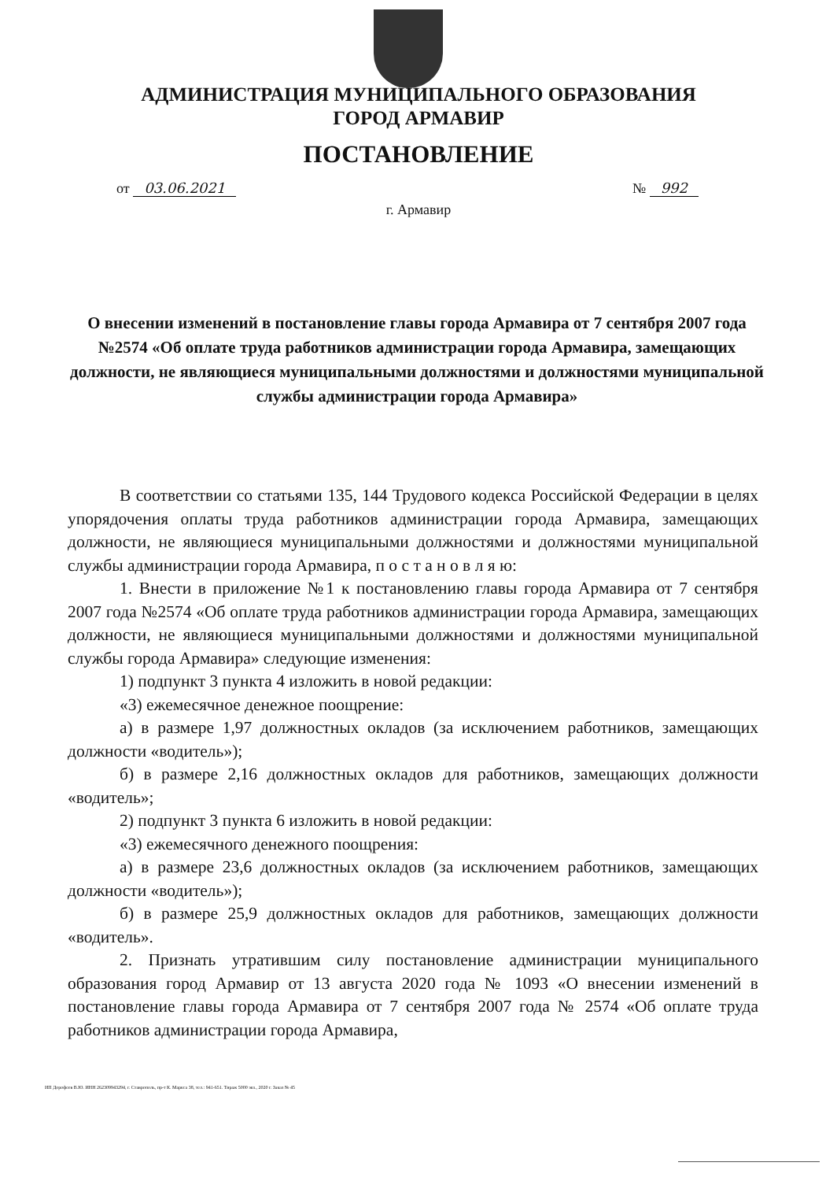АДМИНИСТРАЦИЯ МУНИЦИПАЛЬНОГО ОБРАЗОВАНИЯ
ГОРОД АРМАВИР
ПОСТАНОВЛЕНИЕ
от 03.06.2021 № 992
г. Армавир
О внесении изменений в постановление главы города Армавира от 7 сентября 2007 года №2574 «Об оплате труда работников администрации города Армавира, замещающих должности, не являющиеся муниципальными должностями и должностями муниципальной службы администрации города Армавира»
В соответствии со статьями 135, 144 Трудового кодекса Российской Федерации в целях упорядочения оплаты труда работников администрации города Армавира, замещающих должности, не являющиеся муниципальными должностями и должностями муниципальной службы администрации города Армавира, п о с т а н о в л я ю:
1. Внести в приложение №1 к постановлению главы города Армавира от 7 сентября 2007 года №2574 «Об оплате труда работников администрации города Армавира, замещающих должности, не являющиеся муниципальными должностями и должностями муниципальной службы города Армавира» следующие изменения:
1) подпункт 3 пункта 4 изложить в новой редакции:
«3) ежемесячное денежное поощрение:
а) в размере 1,97 должностных окладов (за исключением работников, замещающих должности «водитель»);
б) в размере 2,16 должностных окладов для работников, замещающих должности «водитель»;
2) подпункт 3 пункта 6 изложить в новой редакции:
«3) ежемесячного денежного поощрения:
а) в размере 23,6 должностных окладов (за исключением работников, замещающих должности «водитель»);
б) в размере 25,9 должностных окладов для работников, замещающих должности «водитель».
2. Признать утратившим силу постановление администрации муниципального образования город Армавир от 13 августа 2020 года № 1093 «О внесении изменений в постановление главы города Армавира от 7 сентября 2007 года № 2574 «Об оплате труда работников администрации города Армавира,
ИП Дорофеев В.Ю. ИНН 262309943294, г. Ставрополь, пр-т К. Маркса 38, тел.: 941-651. Тираж 5000 экз., 2020 г. Заказ № 45